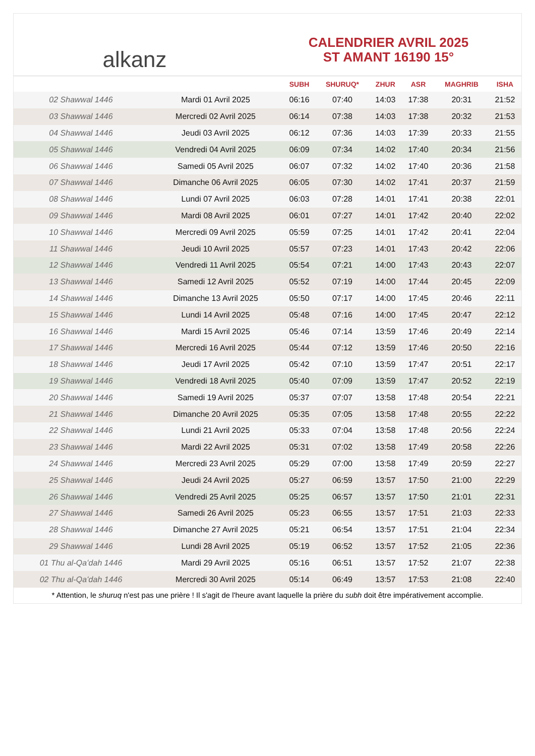alkanz
CALENDRIER AVRIL 2025
ST AMANT 16190 15°
| | | SUBH | SHURUQ* | ZHUR | ASR | MAGHRIB | ISHA |
| --- | --- | --- | --- | --- | --- | --- | --- |
| 02 Shawwal 1446 | Mardi 01 Avril 2025 | 06:16 | 07:40 | 14:03 | 17:38 | 20:31 | 21:52 |
| 03 Shawwal 1446 | Mercredi 02 Avril 2025 | 06:14 | 07:38 | 14:03 | 17:38 | 20:32 | 21:53 |
| 04 Shawwal 1446 | Jeudi 03 Avril 2025 | 06:12 | 07:36 | 14:03 | 17:39 | 20:33 | 21:55 |
| 05 Shawwal 1446 | Vendredi 04 Avril 2025 | 06:09 | 07:34 | 14:02 | 17:40 | 20:34 | 21:56 |
| 06 Shawwal 1446 | Samedi 05 Avril 2025 | 06:07 | 07:32 | 14:02 | 17:40 | 20:36 | 21:58 |
| 07 Shawwal 1446 | Dimanche 06 Avril 2025 | 06:05 | 07:30 | 14:02 | 17:41 | 20:37 | 21:59 |
| 08 Shawwal 1446 | Lundi 07 Avril 2025 | 06:03 | 07:28 | 14:01 | 17:41 | 20:38 | 22:01 |
| 09 Shawwal 1446 | Mardi 08 Avril 2025 | 06:01 | 07:27 | 14:01 | 17:42 | 20:40 | 22:02 |
| 10 Shawwal 1446 | Mercredi 09 Avril 2025 | 05:59 | 07:25 | 14:01 | 17:42 | 20:41 | 22:04 |
| 11 Shawwal 1446 | Jeudi 10 Avril 2025 | 05:57 | 07:23 | 14:01 | 17:43 | 20:42 | 22:06 |
| 12 Shawwal 1446 | Vendredi 11 Avril 2025 | 05:54 | 07:21 | 14:00 | 17:43 | 20:43 | 22:07 |
| 13 Shawwal 1446 | Samedi 12 Avril 2025 | 05:52 | 07:19 | 14:00 | 17:44 | 20:45 | 22:09 |
| 14 Shawwal 1446 | Dimanche 13 Avril 2025 | 05:50 | 07:17 | 14:00 | 17:45 | 20:46 | 22:11 |
| 15 Shawwal 1446 | Lundi 14 Avril 2025 | 05:48 | 07:16 | 14:00 | 17:45 | 20:47 | 22:12 |
| 16 Shawwal 1446 | Mardi 15 Avril 2025 | 05:46 | 07:14 | 13:59 | 17:46 | 20:49 | 22:14 |
| 17 Shawwal 1446 | Mercredi 16 Avril 2025 | 05:44 | 07:12 | 13:59 | 17:46 | 20:50 | 22:16 |
| 18 Shawwal 1446 | Jeudi 17 Avril 2025 | 05:42 | 07:10 | 13:59 | 17:47 | 20:51 | 22:17 |
| 19 Shawwal 1446 | Vendredi 18 Avril 2025 | 05:40 | 07:09 | 13:59 | 17:47 | 20:52 | 22:19 |
| 20 Shawwal 1446 | Samedi 19 Avril 2025 | 05:37 | 07:07 | 13:58 | 17:48 | 20:54 | 22:21 |
| 21 Shawwal 1446 | Dimanche 20 Avril 2025 | 05:35 | 07:05 | 13:58 | 17:48 | 20:55 | 22:22 |
| 22 Shawwal 1446 | Lundi 21 Avril 2025 | 05:33 | 07:04 | 13:58 | 17:48 | 20:56 | 22:24 |
| 23 Shawwal 1446 | Mardi 22 Avril 2025 | 05:31 | 07:02 | 13:58 | 17:49 | 20:58 | 22:26 |
| 24 Shawwal 1446 | Mercredi 23 Avril 2025 | 05:29 | 07:00 | 13:58 | 17:49 | 20:59 | 22:27 |
| 25 Shawwal 1446 | Jeudi 24 Avril 2025 | 05:27 | 06:59 | 13:57 | 17:50 | 21:00 | 22:29 |
| 26 Shawwal 1446 | Vendredi 25 Avril 2025 | 05:25 | 06:57 | 13:57 | 17:50 | 21:01 | 22:31 |
| 27 Shawwal 1446 | Samedi 26 Avril 2025 | 05:23 | 06:55 | 13:57 | 17:51 | 21:03 | 22:33 |
| 28 Shawwal 1446 | Dimanche 27 Avril 2025 | 05:21 | 06:54 | 13:57 | 17:51 | 21:04 | 22:34 |
| 29 Shawwal 1446 | Lundi 28 Avril 2025 | 05:19 | 06:52 | 13:57 | 17:52 | 21:05 | 22:36 |
| 01 Thu al-Qaʻdah 1446 | Mardi 29 Avril 2025 | 05:16 | 06:51 | 13:57 | 17:52 | 21:07 | 22:38 |
| 02 Thu al-Qaʻdah 1446 | Mercredi 30 Avril 2025 | 05:14 | 06:49 | 13:57 | 17:53 | 21:08 | 22:40 |
* Attention, le shuruq n'est pas une prière ! Il s'agit de l'heure avant laquelle la prière du subh doit être impérativement accomplie.